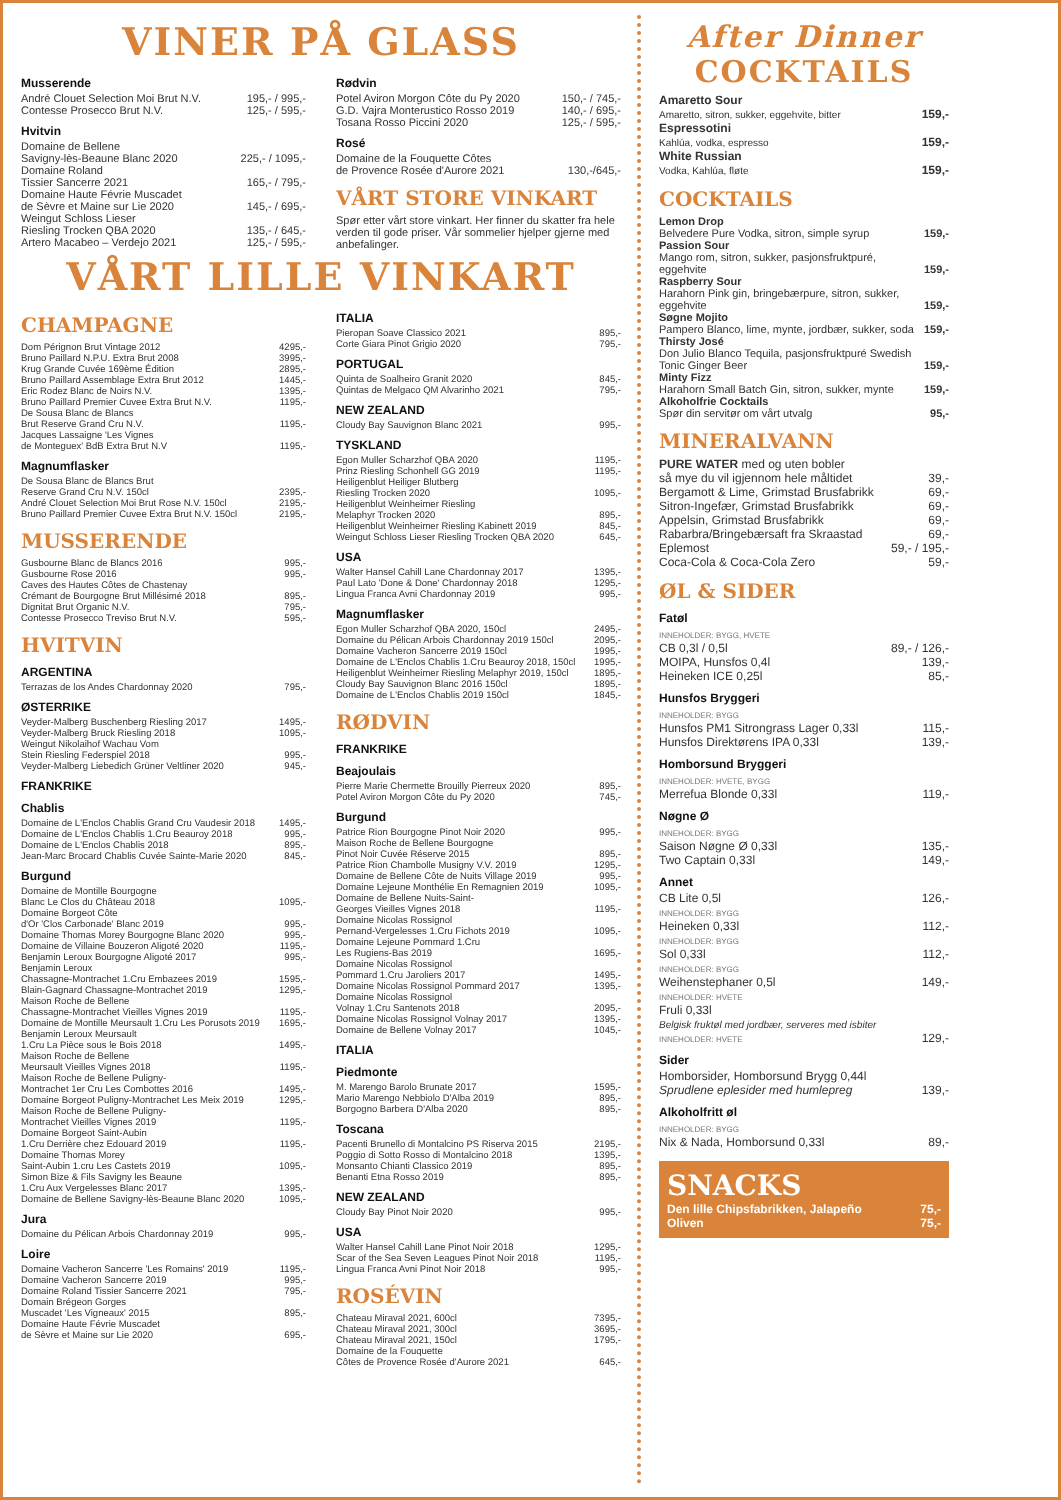VINER PÅ GLASS
Musserende
| André Clouet Selection Moi Brut N.V. | 195,- / 995,- |
| Contesse Prosecco Brut N.V. | 125,- / 595,- |
Hvitvin
| Domaine de Bellene Savigny-lès-Beaune Blanc 2020 | 225,- / 1095,- |
| Domaine Roland Tissier Sancerre 2021 | 165,- / 795,- |
| Domaine Haute Févrie Muscadet de Sèvre et Maine sur Lie 2020 | 145,- / 695,- |
| Weingut Schloss Lieser Riesling Trocken QBA 2020 | 135,- / 645,- |
| Artero Macabeo – Verdejo 2021 | 125,- / 595,- |
Rødvin
| Potel Aviron Morgon Côte du Py 2020 | 150,- / 745,- |
| G.D. Vajra Monterustico Rosso 2019 | 140,- / 695,- |
| Tosana Rosso Piccini 2020 | 125,- / 595,- |
Rosé
| Domaine de la Fouquette Côtes de Provence Rosée d'Aurore 2021 | 130,-/645,- |
VÅRT STORE VINKART
Spør etter vårt store vinkart. Her finner du skatter fra hele verden til gode priser. Vår sommelier hjelper gjerne med anbefalinger.
VÅRT LILLE VINKART
CHAMPAGNE
| Dom Pérignon Brut Vintage 2012 | 4295,- |
| Bruno Paillard N.P.U. Extra Brut 2008 | 3995,- |
| Krug Grande Cuvée 169ème Édition | 2895,- |
| Bruno Paillard Assemblage Extra Brut 2012 | 1445,- |
| Eric Rodez Blanc de Noirs N.V. | 1395,- |
| Bruno Paillard Premier Cuvee Extra Brut N.V. | 1195,- |
| De Sousa Blanc de Blancs Brut Reserve Grand Cru N.V. | 1195,- |
| Jacques Lassaigne 'Les Vignes de Monteguex' BdB Extra Brut N.V | 1195,- |
Magnumflasker
| De Sousa Blanc de Blancs Brut Reserve Grand Cru N.V. 150cl | 2395,- |
| André Clouet Selection Moi Brut Rose N.V. 150cl | 2195,- |
| Bruno Paillard Premier Cuvee Extra Brut N.V. 150cl | 2195,- |
MUSSERENDE
| Gusbourne Blanc de Blancs 2016 | 995,- |
| Gusbourne Rose 2016 | 995,- |
| Caves des Hautes Côtes de Chastenay Crémant de Bourgogne Brut Millésimé 2018 | 895,- |
| Dignitat Brut Organic N.V. | 795,- |
| Contesse Prosecco Treviso Brut N.V. | 595,- |
HVITVIN
ARGENTINA
| Terrazas de los Andes Chardonnay 2020 | 795,- |
ØSTERRIKE
| Veyder-Malberg Buschenberg Riesling 2017 | 1495,- |
| Veyder-Malberg Bruck Riesling 2018 | 1095,- |
| Weingut Nikolaihof Wachau Vom Stein Riesling Federspiel 2018 | 995,- |
| Veyder-Malberg Liebedich Grüner Veltliner 2020 | 945,- |
FRANKRIKE
Chablis
| Domaine de L'Enclos Chablis Grand Cru Vaudesir 2018 | 1495,- |
| Domaine de L'Enclos Chablis 1.Cru Beauroy 2018 | 995,- |
| Domaine de L'Enclos Chablis 2018 | 895,- |
| Jean-Marc Brocard Chablis Cuvée Sainte-Marie 2020 | 845,- |
Burgund
| Domaine de Montille Bourgogne Blanc Le Clos du Château 2018 | 1095,- |
| Domaine Borgeot Côte d'Or 'Clos Carbonade' Blanc 2019 | 995,- |
| Domaine Thomas Morey Bourgogne Blanc 2020 | 995,- |
| Domaine de Villaine Bouzeron Aligoté 2020 | 1195,- |
| Benjamin Leroux Bourgogne Aligoté 2017 | 995,- |
| Benjamin Leroux Chassagne-Montrachet 1.Cru Embazees 2019 | 1595,- |
| Blain-Gagnard Chassagne-Montrachet 2019 | 1295,- |
| Maison Roche de Bellene Chassagne-Montrachet Vieilles Vignes 2019 | 1195,- |
| Domaine de Montille Meursault 1.Cru Les Porusots 2019 | 1695,- |
| Benjamin Leroux Meursault 1.Cru La Pièce sous le Bois 2018 | 1495,- |
| Maison Roche de Bellene Meursault Vieilles Vignes 2018 | 1195,- |
| Maison Roche de Bellene Puligny- Montrachet 1er Cru Les Combottes 2016 | 1495,- |
| Domaine Borgeot Puligny-Montrachet Les Meix 2019 | 1295,- |
| Maison Roche de Bellene Puligny- Montrachet Vieilles Vignes 2019 | 1195,- |
| Domaine Borgeot Saint-Aubin 1.Cru Derrière chez Edouard 2019 | 1195,- |
| Domaine Thomas Morey Saint-Aubin 1.cru Les Castets 2019 | 1095,- |
| Simon Bize & Fils Savigny les Beaune 1.Cru Aux Vergelesses Blanc 2017 | 1395,- |
| Domaine de Bellene Savigny-lès-Beaune Blanc 2020 | 1095,- |
Jura
| Domaine du Pélican Arbois Chardonnay 2019 | 995,- |
Loire
| Domaine Vacheron Sancerre 'Les Romains' 2019 | 1195,- |
| Domaine Vacheron Sancerre 2019 | 995,- |
| Domaine Roland Tissier Sancerre 2021 | 795,- |
| Domain Brégeon Gorges Muscadet 'Les Vigneaux' 2015 | 895,- |
| Domaine Haute Févrie Muscadet de Sèvre et Maine sur Lie 2020 | 695,- |
ITALIA
| Pieropan Soave Classico 2021 | 895,- |
| Corte Giara Pinot Grigio 2020 | 795,- |
PORTUGAL
| Quinta de Soalheiro Granit 2020 | 845,- |
| Quintas de Melgaco QM Alvarinho 2021 | 795,- |
NEW ZEALAND
| Cloudy Bay Sauvignon Blanc 2021 | 995,- |
TYSKLAND
| Egon Muller Scharzhof QBA 2020 | 1195,- |
| Prinz Riesling Schonhell GG 2019 | 1195,- |
| Heiligenblut Heiliger Blutberg Riesling Trocken 2020 | 1095,- |
| Heiligenblut Weinheimer Riesling Melaphyr Trocken 2020 | 895,- |
| Heiligenblut Weinheimer Riesling Kabinett 2019 | 845,- |
| Weingut Schloss Lieser Riesling Trocken QBA 2020 | 645,- |
USA
| Walter Hansel Cahill Lane Chardonnay 2017 | 1395,- |
| Paul Lato 'Done & Done' Chardonnay 2018 | 1295,- |
| Lingua Franca Avni Chardonnay 2019 | 995,- |
Magnumflasker
| Egon Muller Scharzhof QBA 2020, 150cl | 2495,- |
| Domaine du Pélican Arbois Chardonnay 2019 150cl | 2095,- |
| Domaine Vacheron Sancerre 2019 150cl | 1995,- |
| Domaine de L'Enclos Chablis 1.Cru Beauroy 2018, 150cl | 1995,- |
| Heiligenblut Weinheimer Riesling Melaphyr 2019, 150cl | 1895,- |
| Cloudy Bay Sauvignon Blanc 2016 150cl | 1895,- |
| Domaine de L'Enclos Chablis 2019 150cl | 1845,- |
RØDVIN
FRANKRIKE
Beajoulais
| Pierre Marie Chermette Brouilly Pierreux 2020 | 895,- |
| Potel Aviron Morgon Côte du Py 2020 | 745,- |
Burgund
| Patrice Rion Bourgogne Pinot Noir 2020 | 995,- |
| Maison Roche de Bellene Bourgogne Pinot Noir Cuvée Réserve 2015 | 895,- |
| Patrice Rion Chambolle Musigny V.V. 2019 | 1295,- |
| Domaine de Bellene Côte de Nuits Village 2019 | 995,- |
| Domaine Lejeune Monthélie En Remagnien 2019 | 1095,- |
| Domaine de Bellene Nuits-Saint- Georges Vieilles Vignes 2018 | 1195,- |
| Domaine Nicolas Rossignol Pernand-Vergelesses 1.Cru Fichots 2019 | 1095,- |
| Domaine Lejeune Pommard 1.Cru Les Rugiens-Bas 2019 | 1695,- |
| Domaine Nicolas Rossignol Pommard 1.Cru Jaroliers 2017 | 1495,- |
| Domaine Nicolas Rossignol Pommard 2017 | 1395,- |
| Domaine Nicolas Rossignol Volnay 1.Cru Santenots 2018 | 2095,- |
| Domaine Nicolas Rossignol Volnay 2017 | 1395,- |
| Domaine de Bellene Volnay 2017 | 1045,- |
ITALIA
Piedmonte
| M. Marengo Barolo Brunate 2017 | 1595,- |
| Mario Marengo Nebbiolo D'Alba 2019 | 895,- |
| Borgogno Barbera D'Alba 2020 | 895,- |
Toscana
| Pacenti Brunello di Montalcino PS Riserva 2015 | 2195,- |
| Poggio di Sotto Rosso di Montalcino 2018 | 1395,- |
| Monsanto Chianti Classico 2019 | 895,- |
| Benanti Etna Rosso 2019 | 895,- |
NEW ZEALAND
| Cloudy Bay Pinot Noir 2020 | 995,- |
USA
| Walter Hansel Cahill Lane Pinot Noir 2018 | 1295,- |
| Scar of the Sea Seven Leagues Pinot Noir 2018 | 1195,- |
| Lingua Franca Avni Pinot Noir 2018 | 995,- |
ROSÉVIN
| Chateau Miraval 2021, 600cl | 7395,- |
| Chateau Miraval 2021, 300cl | 3695,- |
| Chateau Miraval 2021, 150cl | 1795,- |
| Domaine de la Fouquette Côtes de Provence Rosée d'Aurore 2021 | 645,- |
After Dinner
COCKTAILS
| Amaretto Sour Amaretto, sitron, sukker, eggehvite, bitter | 159,- |
| Espressotini Kahlúa, vodka, espresso | 159,- |
| White Russian Vodka, Kahlúa, fløte | 159,- |
COCKTAILS
| Lemon Drop Belvedere Pure Vodka, sitron, simple syrup | 159,- |
| Passion Sour Mango rom, sitron, sukker, pasjonsfruktpuré, eggehvite | 159,- |
| Raspberry Sour Harahorn Pink gin, bringebærpure, sitron, sukker, eggehvite | 159,- |
| Søgne Mojito Pampero Blanco, lime, mynte, jordbær, sukker, soda | 159,- |
| Thirsty José Don Julio Blanco Tequila, pasjonsfruktpuré Swedish Tonic Ginger Beer | 159,- |
| Minty Fizz Harahorn Small Batch Gin, sitron, sukker, mynte | 159,- |
| Alkoholfrie Cocktails Spør din servitør om vårt utvalg | 95,- |
MINERALVANN
| PURE WATER med og uten bobler så mye du vil igjennom hele måltidet | 39,- |
| Bergamott & Lime, Grimstad Brusfabrikk | 69,- |
| Sitron-Ingefær, Grimstad Brusfabrikk | 69,- |
| Appelsin, Grimstad Brusfabrikk | 69,- |
| Rabarbra/Bringebærsaft fra Skraastad | 69,- |
| Eplemost | 59,- / 195,- |
| Coca-Cola & Coca-Cola Zero | 59,- |
ØL & SIDER
Fatøl
| INNEHOLDER: BYGG, HVETE CB 0,3l / 0,5l | 89,- / 126,- |
| MOIPA, Hunsfos 0,4l | 139,- |
| Heineken ICE 0,25l | 85,- |
Hunsfos Bryggeri
| INNEHOLDER: BYGG Hunsfos PM1 Sitrongrass Lager 0,33l | 115,- |
| Hunsfos Direktørens IPA 0,33l | 139,- |
Homborsund Bryggeri
| INNEHOLDER: HVETE, BYGG Merrefua Blonde 0,33l | 119,- |
Nøgne Ø
| INNEHOLDER: BYGG Saison Nøgne Ø 0,33l | 135,- |
| Two Captain 0,33l | 149,- |
Annet
| CB Lite 0,5l | 126,- |
| INNEHOLDER: BYGG Heineken 0,33l | 112,- |
| INNEHOLDER: BYGG Sol 0,33l | 112,- |
| INNEHOLDER: BYGG Weihenstephaner 0,5l | 149,- |
| INNEHOLDER: HVETE Fruli 0,33l Belgisk fruktøl med jordbær, serveres med isbiter INNEHOLDER: HVETE | 129,- |
Sider
| Homborsider, Homborsund Brygg 0,44l Sprudlene eplesider med humlepreg | 139,- |
Alkoholfritt øl
| INNEHOLDER: BYGG Nix & Nada, Homborsund 0,33l | 89,- |
SNACKS
| Den lille Chipsfabrikken, Jalapeño | 75,- |
| Oliven | 75,- |